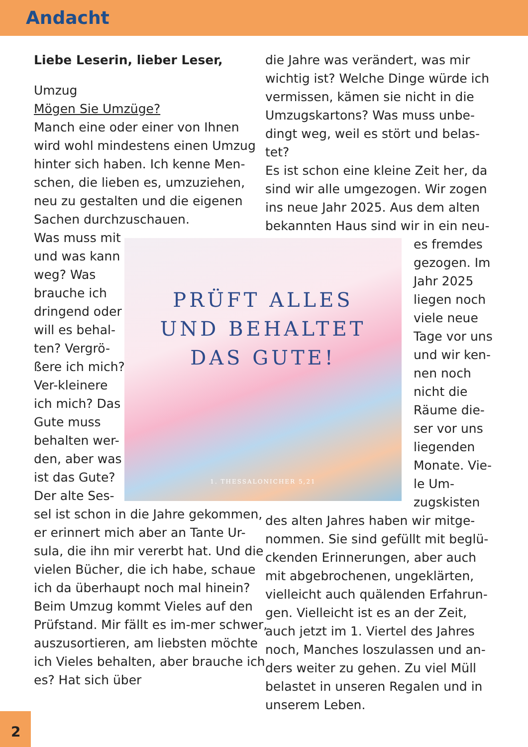Andacht
Liebe Leserin, lieber Leser,
Umzug
Mögen Sie Umzüge?
Manch eine oder einer von Ihnen wird wohl mindestens einen Umzug hinter sich haben. Ich kenne Men-schen, die lieben es, umzuziehen, neu zu gestalten und die eigenen Sachen durchzuschauen.
Was muss mit und was kann weg? Was brauche ich dringend oder will es behal-ten? Vergrö-ßere ich mich? Ver-kleinere ich mich? Das Gute muss behalten wer-den, aber was ist das Gute? Der alte Ses-
sel ist schon in die Jahre gekommen, er erinnert mich aber an Tante Ur-sula, die ihn mir vererbt hat. Und die vielen Bücher, die ich habe, schaue ich da überhaupt noch mal hinein? Beim Umzug kommt Vieles auf den Prüfstand. Mir fällt es im-mer schwer, auszusortieren, am liebsten möchte ich Vieles behalten, aber brauche ich es? Hat sich über
die Jahre was verändert, was mir wichtig ist? Welche Dinge würde ich vermissen, kämen sie nicht in die Umzugskartons? Was muss unbe-dingt weg, weil es stört und belas-tet?
Es ist schon eine kleine Zeit her, da sind wir alle umgezogen. Wir zogen ins neue Jahr 2025. Aus dem alten bekannten Haus sind wir in ein neu-
es fremdes gezogen. Im Jahr 2025 liegen noch viele neue Tage vor uns und wir ken-nen noch nicht die Räume die-ser vor uns liegenden Monate. Vie-le Um-zugskisten
des alten Jahres haben wir mitge-nommen. Sie sind gefüllt mit beglü-ckenden Erinnerungen, aber auch mit abgebrochenen, ungeklärten, vielleicht auch quälenden Erfahrun-gen. Vielleicht ist es an der Zeit, auch jetzt im 1. Viertel des Jahres noch, Manches loszulassen und an-ders weiter zu gehen. Zu viel Müll belastet in unseren Regalen und in unserem Leben.
PRÜFT ALLES
UND BEHALTET
DAS GUTE!
1. THESSALONICHER 5,21
2